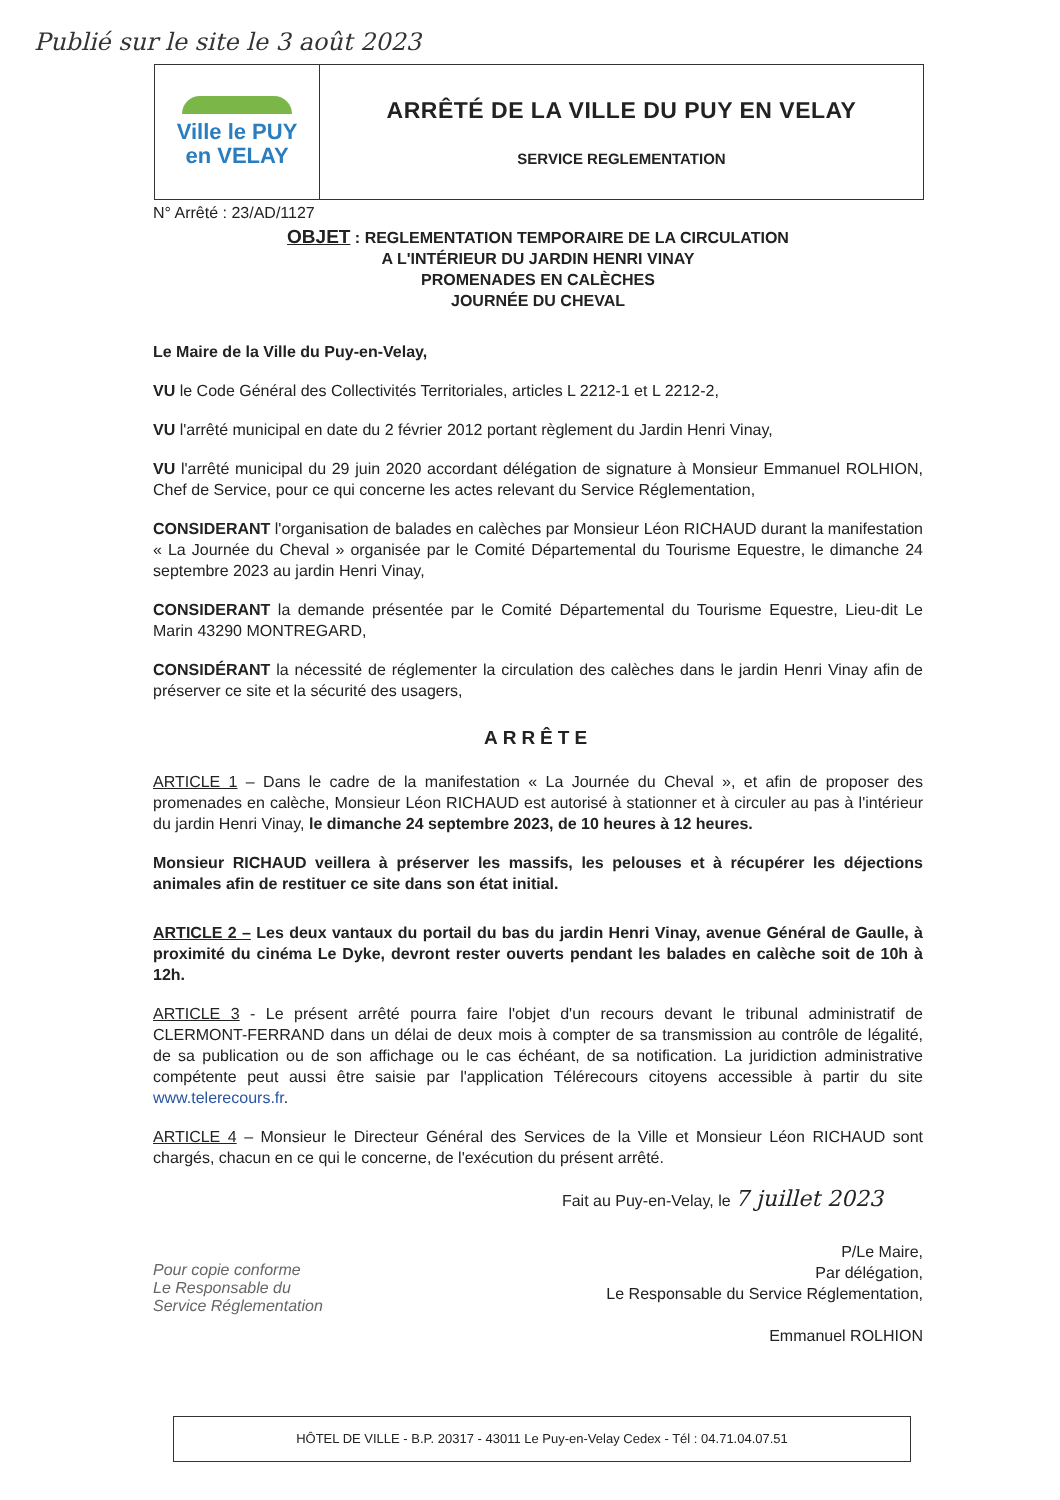Publié sur le site le 3 août 2023
Ville le PUY
en VELAY
ARRÊTÉ DE LA VILLE DU PUY EN VELAY
SERVICE REGLEMENTATION
N° Arrêté : 23/AD/1127
OBJET : REGLEMENTATION TEMPORAIRE DE LA CIRCULATION
A L'INTÉRIEUR DU JARDIN HENRI VINAY
PROMENADES EN CALÈCHES
JOURNÉE DU CHEVAL
Le Maire de la Ville du Puy-en-Velay,
VU le Code Général des Collectivités Territoriales, articles L 2212-1 et L 2212-2,
VU l'arrêté municipal en date du 2 février 2012 portant règlement du Jardin Henri Vinay,
VU l'arrêté municipal du 29 juin 2020 accordant délégation de signature à Monsieur Emmanuel ROLHION, Chef de Service, pour ce qui concerne les actes relevant du Service Réglementation,
CONSIDERANT l'organisation de balades en calèches par Monsieur Léon RICHAUD durant la manifestation « La Journée du Cheval » organisée par le Comité Départemental du Tourisme Equestre, le dimanche 24 septembre 2023 au jardin Henri Vinay,
CONSIDERANT la demande présentée par le Comité Départemental du Tourisme Equestre, Lieu-dit Le Marin 43290 MONTREGARD,
CONSIDÉRANT la nécessité de réglementer la circulation des calèches dans le jardin Henri Vinay afin de préserver ce site et la sécurité des usagers,
ARRÊTE
ARTICLE 1 – Dans le cadre de la manifestation « La Journée du Cheval », et afin de proposer des promenades en calèche, Monsieur Léon RICHAUD est autorisé à stationner et à circuler au pas à l'intérieur du jardin Henri Vinay, le dimanche 24 septembre 2023, de 10 heures à 12 heures.
Monsieur RICHAUD veillera à préserver les massifs, les pelouses et à récupérer les déjections animales afin de restituer ce site dans son état initial.
ARTICLE 2 – Les deux vantaux du portail du bas du jardin Henri Vinay, avenue Général de Gaulle, à proximité du cinéma Le Dyke, devront rester ouverts pendant les balades en calèche soit de 10h à 12h.
ARTICLE 3 - Le présent arrêté pourra faire l'objet d'un recours devant le tribunal administratif de CLERMONT-FERRAND dans un délai de deux mois à compter de sa transmission au contrôle de légalité, de sa publication ou de son affichage ou le cas échéant, de sa notification. La juridiction administrative compétente peut aussi être saisie par l'application Télérecours citoyens accessible à partir du site www.telerecours.fr.
ARTICLE 4 – Monsieur le Directeur Général des Services de la Ville et Monsieur Léon RICHAUD sont chargés, chacun en ce qui le concerne, de l'exécution du présent arrêté.
Fait au Puy-en-Velay, le 7 juillet 2023
Pour copie conforme
Le Responsable du
Service Réglementation
P/Le Maire,
Par délégation,
Le Responsable du Service Réglementation,
Emmanuel ROLHION
HÔTEL DE VILLE - B.P. 20317 - 43011 Le Puy-en-Velay Cedex - Tél : 04.71.04.07.51